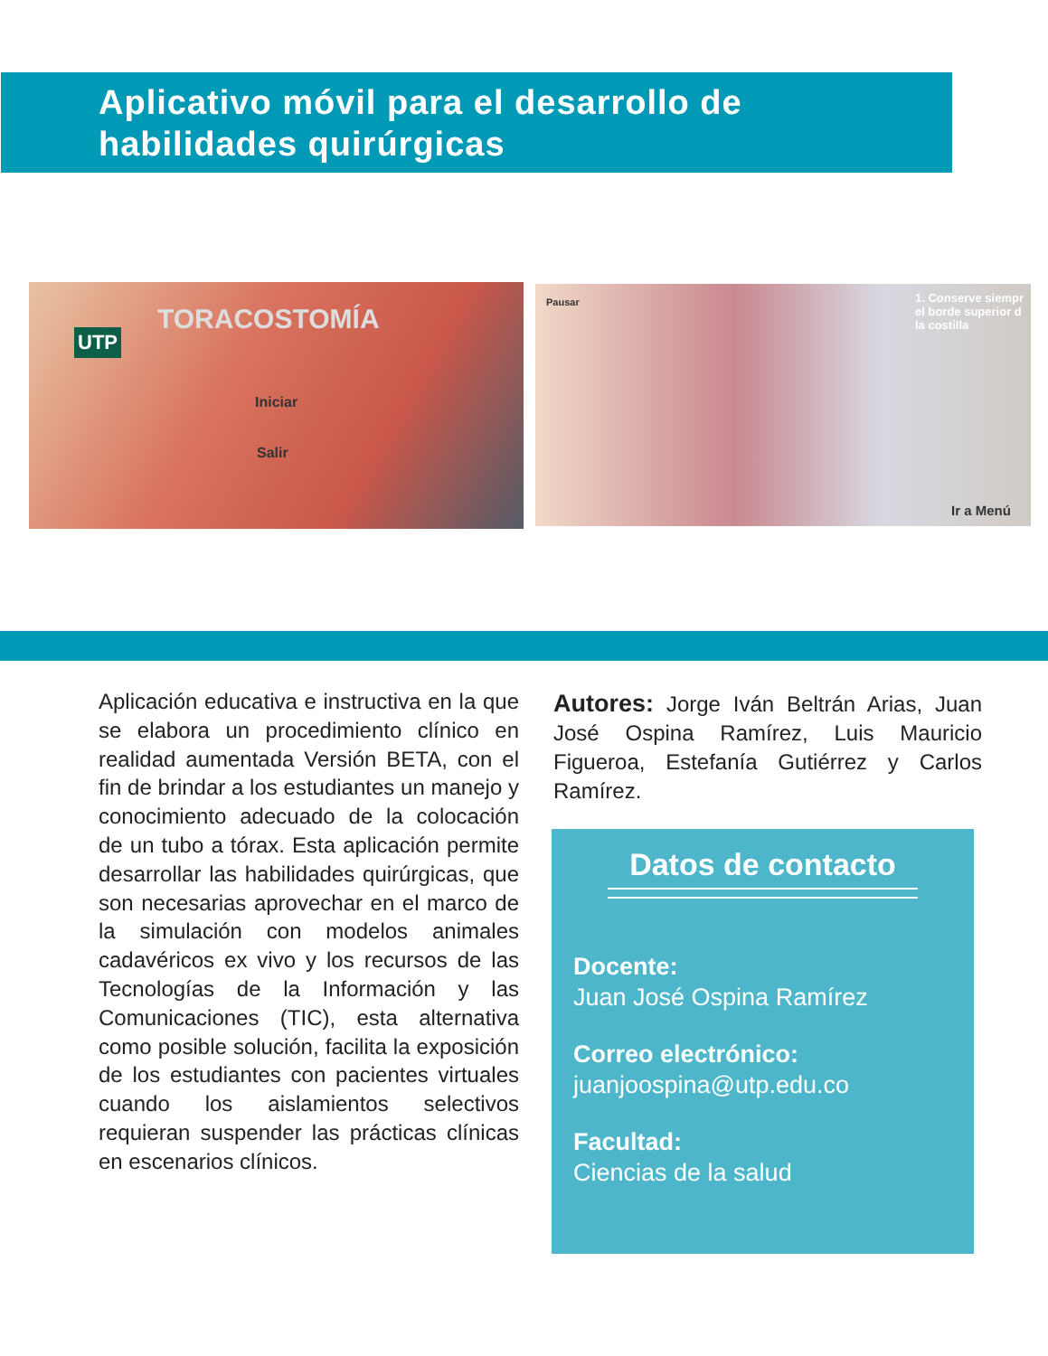Aplicativo móvil para el desarrollo de
habilidades quirúrgicas
TORACOSTOMÍA
UTP
Iniciar
Salir
Pausar 1. Conserve siempr
el borde superior d
la costilla
Ir a Menú
Aplicación educativa e instructiva en la que se elabora un procedimiento clínico en realidad aumentada Versión BETA, con el fin de brindar a los estudiantes un manejo y conocimiento adecuado de la colocación de un tubo a tórax. Esta aplicación permite desarrollar las habilidades quirúrgicas, que son necesarias aprovechar en el marco de la simulación con modelos animales cadavéricos ex vivo y los recursos de las Tecnologías de la Información y las Comunicaciones (TIC), esta alternativa como posible solución, facilita la exposición de los estudiantes con pacientes virtuales cuando los aislamientos selectivos requieran suspender las prácticas clínicas en escenarios clínicos.
Autores: Jorge Iván Beltrán Arias, Juan José Ospina Ramírez, Luis Mauricio Figueroa, Estefanía Gutiérrez y Carlos Ramírez.
Datos de contacto
Docente:
Juan José Ospina Ramírez
Correo electrónico:
juanjoospina@utp.edu.co
Facultad:
Ciencias de la salud